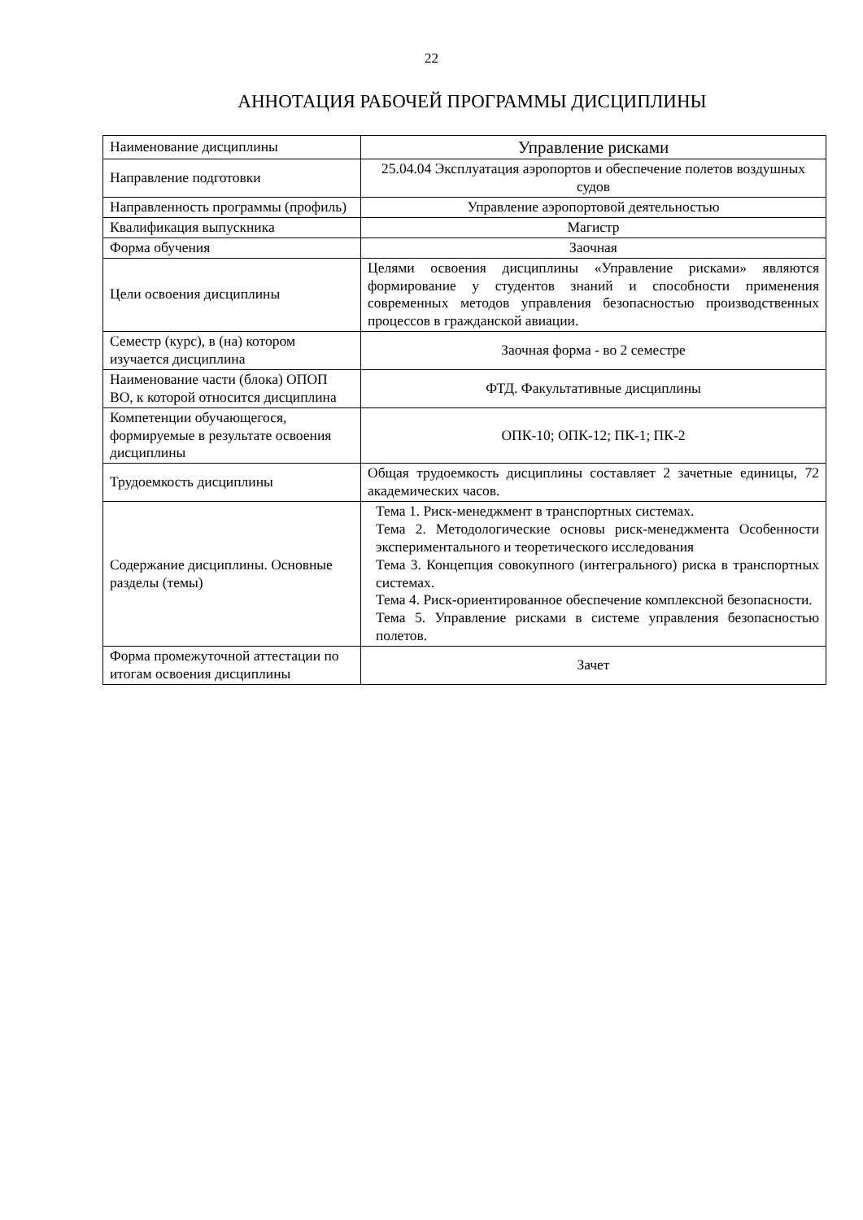22
АННОТАЦИЯ РАБОЧЕЙ ПРОГРАММЫ ДИСЦИПЛИНЫ
| Наименование дисциплины | Управление рисками |
| Направление подготовки | 25.04.04 Эксплуатация аэропортов и обеспечение полетов воздушных судов |
| Направленность программы (профиль) | Управление аэропортовой деятельностью |
| Квалификация выпускника | Магистр |
| Форма обучения | Заочная |
| Цели освоения дисциплины | Целями освоения дисциплины «Управление рисками» являются формирование у студентов знаний и способности применения современных методов управления безопасностью производственных процессов в гражданской авиации. |
| Семестр (курс), в (на) котором изучается дисциплина | Заочная форма - во 2 семестре |
| Наименование части (блока) ОПОП ВО, к которой относится дисциплина | ФТД. Факультативные дисциплины |
| Компетенции обучающегося, формируемые в результате освоения дисциплины | ОПК-10; ОПК-12; ПК-1; ПК-2 |
| Трудоемкость дисциплины | Общая трудоемкость дисциплины составляет 2 зачетные единицы, 72 академических часов. |
| Содержание дисциплины. Основные разделы (темы) | Тема 1. Риск-менеджмент в транспортных системах. Тема 2. Методологические основы риск-менеджмента Особенности экспериментального и теоретического исследования Тема 3. Концепция совокупного (интегрального) риска в транспортных системах. Тема 4. Риск-ориентированное обеспечение комплексной безопасности. Тема 5. Управление рисками в системе управления безопасностью полетов. |
| Форма промежуточной аттестации по итогам освоения дисциплины | Зачет |